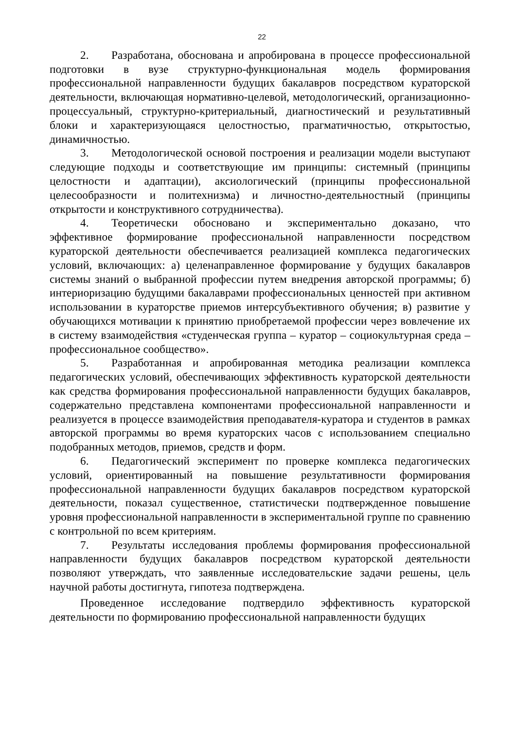22
2. Разработана, обоснована и апробирована в процессе профессиональной подготовки в вузе структурно-функциональная модель формирования профессиональной направленности будущих бакалавров посредством кураторской деятельности, включающая нормативно-целевой, методологический, организационно-процессуальный, структурно-критериальный, диагностический и результативный блоки и характеризующаяся целостностью, прагматичностью, открытостью, динамичностью.
3. Методологической основой построения и реализации модели выступают следующие подходы и соответствующие им принципы: системный (принципы целостности и адаптации), аксиологический (принципы профессиональной целесообразности и политехнизма) и личностно-деятельностный (принципы открытости и конструктивного сотрудничества).
4. Теоретически обосновано и экспериментально доказано, что эффективное формирование профессиональной направленности посредством кураторской деятельности обеспечивается реализацией комплекса педагогических условий, включающих: а) целенаправленное формирование у будущих бакалавров системы знаний о выбранной профессии путем внедрения авторской программы; б) интериоризацию будущими бакалаврами профессиональных ценностей при активном использовании в кураторстве приемов интерсубъективного обучения; в) развитие у обучающихся мотивации к принятию приобретаемой профессии через вовлечение их в систему взаимодействия «студенческая группа – куратор – социокультурная среда – профессиональное сообщество».
5. Разработанная и апробированная методика реализации комплекса педагогических условий, обеспечивающих эффективность кураторской деятельности как средства формирования профессиональной направленности будущих бакалавров, содержательно представлена компонентами профессиональной направленности и реализуется в процессе взаимодействия преподавателя-куратора и студентов в рамках авторской программы во время кураторских часов с использованием специально подобранных методов, приемов, средств и форм.
6. Педагогический эксперимент по проверке комплекса педагогических условий, ориентированный на повышение результативности формирования профессиональной направленности будущих бакалавров посредством кураторской деятельности, показал существенное, статистически подтвержденное повышение уровня профессиональной направленности в экспериментальной группе по сравнению с контрольной по всем критериям.
7. Результаты исследования проблемы формирования профессиональной направленности будущих бакалавров посредством кураторской деятельности позволяют утверждать, что заявленные исследовательские задачи решены, цель научной работы достигнута, гипотеза подтверждена.
Проведенное исследование подтвердило эффективность кураторской деятельности по формированию профессиональной направленности будущих